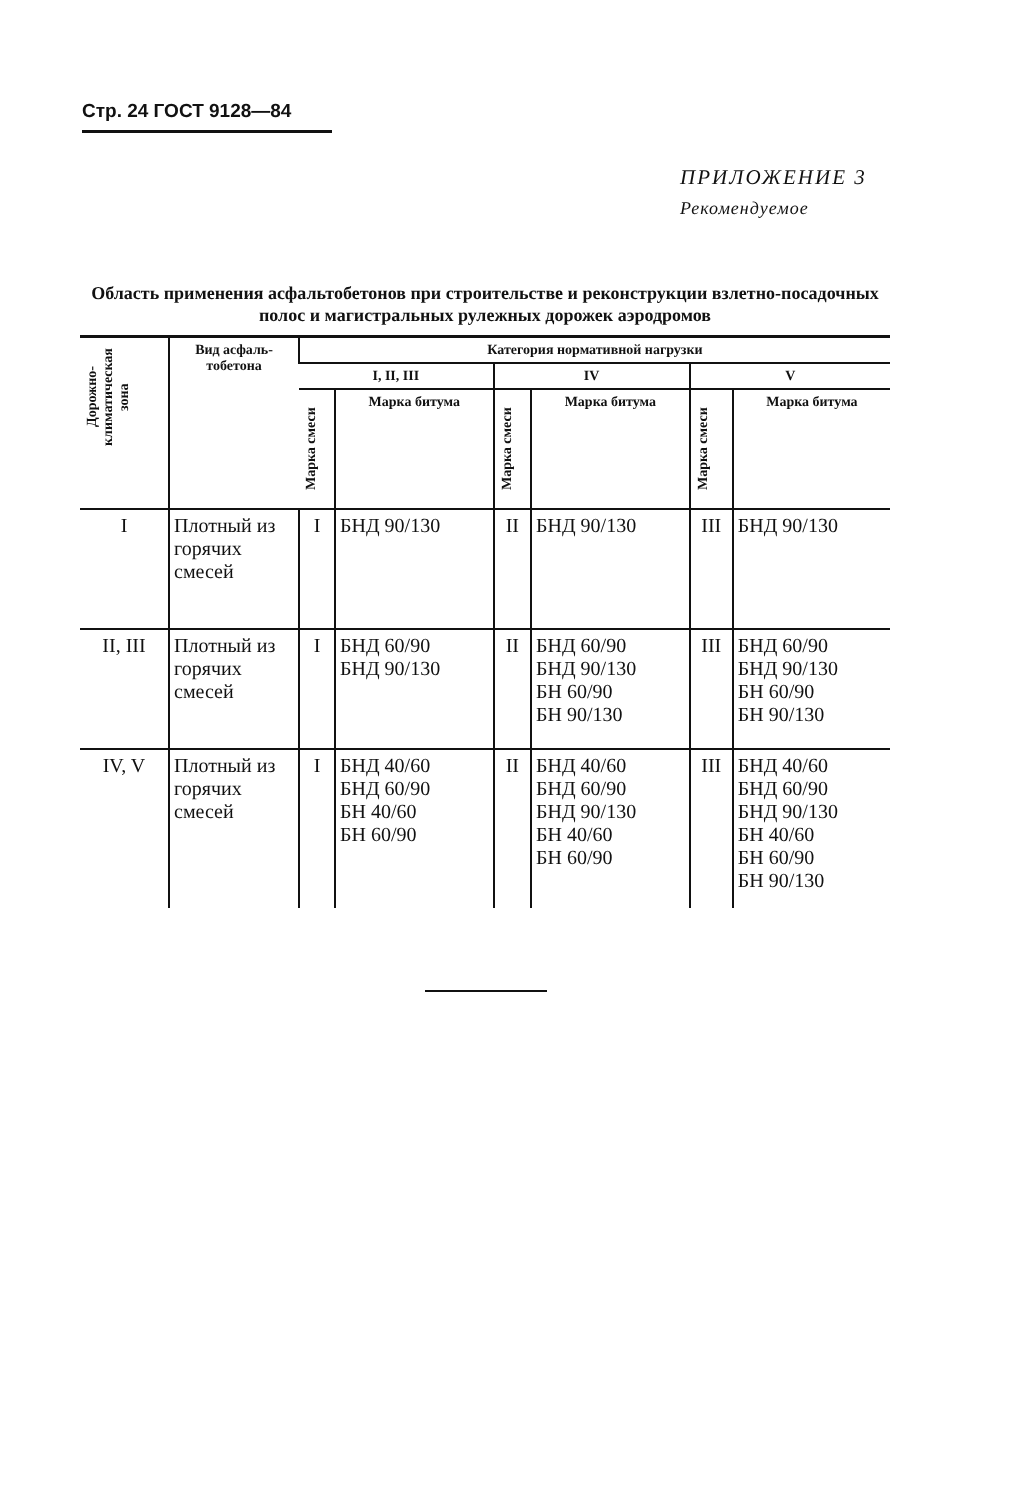Стр. 24 ГОСТ 9128—84
ПРИЛОЖЕНИЕ 3
Рекомендуемое
Область применения асфальтобетонов при строительстве и реконструкции взлетно-посадочных полос и магистральных рулежных дорожек аэродромов
| Дорожно-климатическая зона | Вид асфаль-тобетона | Категория нормативной нагрузки | | | | | |
| --- | --- | --- | --- | --- | --- | --- | --- |
| | | I, II, III | | IV | | V | |
| | | Марка смеси | Марка битума | Марка смеси | Марка битума | Марка смеси | Марка битума |
| I | Плотный из горячих смесей | I | БНД 90/130 | II | БНД 90/130 | III | БНД 90/130 |
| II, III | Плотный из горячих смесей | I | БНД 60/90 БНД 90/130 | II | БНД 60/90 БНД 90/130 БН 60/90 БН 90/130 | III | БНД 60/90 БНД 90/130 БН 60/90 БН 90/130 |
| IV, V | Плотный из горячих смесей | I | БНД 40/60 БНД 60/90 БН 40/60 БН 60/90 | II | БНД 40/60 БНД 60/90 БНД 90/130 БН 40/60 БН 60/90 | III | БНД 40/60 БНД 60/90 БНД 90/130 БН 40/60 БН 60/90 БН 90/130 |